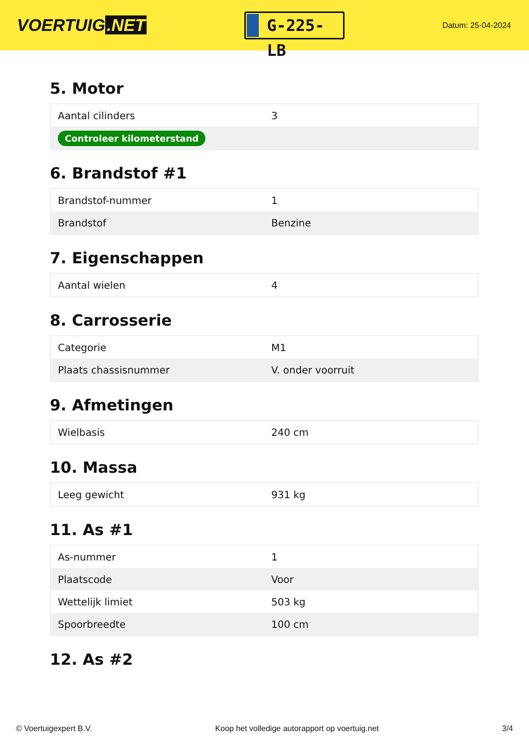VOERTUIG.NET
G-225-LB
Datum: 25-04-2024
5. Motor
| Aantal cilinders | 3 |
| Controleer kilometerstand | |
6. Brandstof #1
| Brandstof-nummer | 1 |
| Brandstof | Benzine |
7. Eigenschappen
| Aantal wielen | 4 |
8. Carrosserie
| Categorie | M1 |
| Plaats chassisnummer | V. onder voorruit |
9. Afmetingen
| Wielbasis | 240 cm |
10. Massa
| Leeg gewicht | 931 kg |
11. As #1
| As-nummer | 1 |
| Plaatscode | Voor |
| Wettelijk limiet | 503 kg |
| Spoorbreedte | 100 cm |
12. As #2
© Voertuigexpert B.V. Koop het volledige autorapport op voertuig.net 3/4